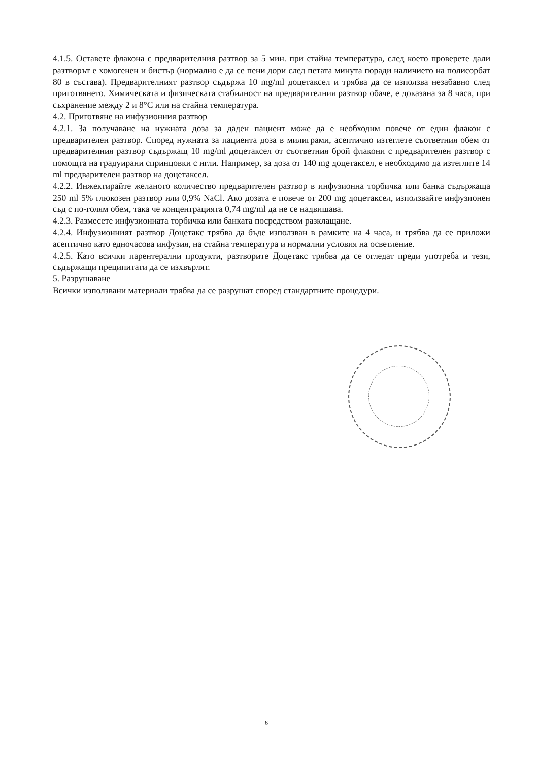4.1.5. Оставете флакона с предварителния разтвор за 5 мин. при стайна температура, след което проверете дали разтворът е хомогенен и бистър (нормално е да се пени дори след петата минута поради наличието на полисорбат 80 в състава). Предварителният разтвор съдържа 10 mg/ml доцетаксел и трябва да се използва незабавно след приготвянето. Химическата и физическата стабилност на предварителния разтвор обаче, е доказана за 8 часа, при съхранение между 2 и 8°C или на стайна температура.
4.2. Приготвяне на инфузионния разтвор
4.2.1. За получаване на нужната доза за даден пациент може да е необходим повече от един флакон с предварителен разтвор. Според нужната за пациента доза в милиграми, асептично изтеглете съответния обем от предварителния разтвор съдържащ 10 mg/ml доцетаксел от съответния брой флакони с предварителен разтвор с помощта на градуирани спринцовки с игли. Например, за доза от 140 mg доцетаксел, е необходимо да изтеглите 14 ml предварителен разтвор на доцетаксел.
4.2.2. Инжектирайте желаното количество предварителен разтвор в инфузионна торбичка или банка съдържаща 250 ml 5% глюкозен разтвор или 0,9% NaCl. Ако дозата е повече от 200 mg доцетаксел, използвайте инфузионен съд с по-голям обем, така че концентрацията 0,74 mg/ml да не се надвишава.
4.2.3. Размесете инфузионната торбичка или банката посредством разклащане.
4.2.4. Инфузионният разтвор Доцетакс трябва да бъде използван в рамките на 4 часа, и трябва да се приложи асептично като едночасова инфузия, на стайна температура и нормални условия на осветление.
4.2.5. Като всички парентерални продукти, разтворите Доцетакс трябва да се огледат преди употреба и тези, съдържащи преципитати да се изхвърлят.
5. Разрушаване
Всички използвани материали трябва да се разрушат според стандартните процедури.
6